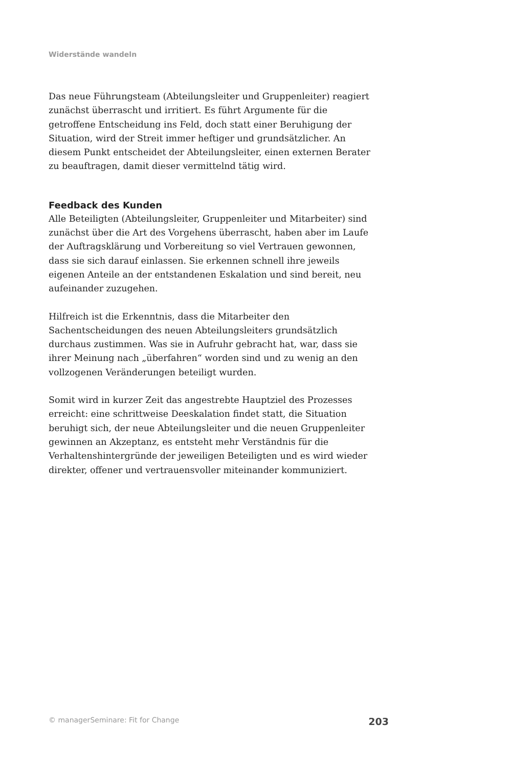Widerstände wandeln
Das neue Führungsteam (Abteilungsleiter und Gruppenleiter) reagiert zunächst überrascht und irritiert. Es führt Argumente für die getroffene Entscheidung ins Feld, doch statt einer Beruhigung der Situation, wird der Streit immer heftiger und grundsätzlicher. An diesem Punkt entscheidet der Abteilungsleiter, einen externen Berater zu beauftragen, damit dieser vermittelnd tätig wird.
Feedback des Kunden
Alle Beteiligten (Abteilungsleiter, Gruppenleiter und Mitarbeiter) sind zunächst über die Art des Vorgehens überrascht, haben aber im Laufe der Auftragsklärung und Vorbereitung so viel Vertrauen gewonnen, dass sie sich darauf einlassen. Sie erkennen schnell ihre jeweils eigenen Anteile an der entstandenen Eskalation und sind bereit, neu aufeinander zuzugehen.
Hilfreich ist die Erkenntnis, dass die Mitarbeiter den Sachentscheidungen des neuen Abteilungsleiters grundsätzlich durchaus zustimmen. Was sie in Aufruhr gebracht hat, war, dass sie ihrer Meinung nach „überfahren“ worden sind und zu wenig an den vollzogenen Veränderungen beteiligt wurden.
Somit wird in kurzer Zeit das angestrebte Hauptziel des Prozesses erreicht: eine schrittweise Deeskalation findet statt, die Situation beruhigt sich, der neue Abteilungsleiter und die neuen Gruppenleiter gewinnen an Akzeptanz, es entsteht mehr Verständnis für die Verhaltenshintergründe der jeweiligen Beteiligten und es wird wieder direkter, offener und vertrauensvoller miteinander kommuniziert.
© managerSeminare: Fit for Change 203